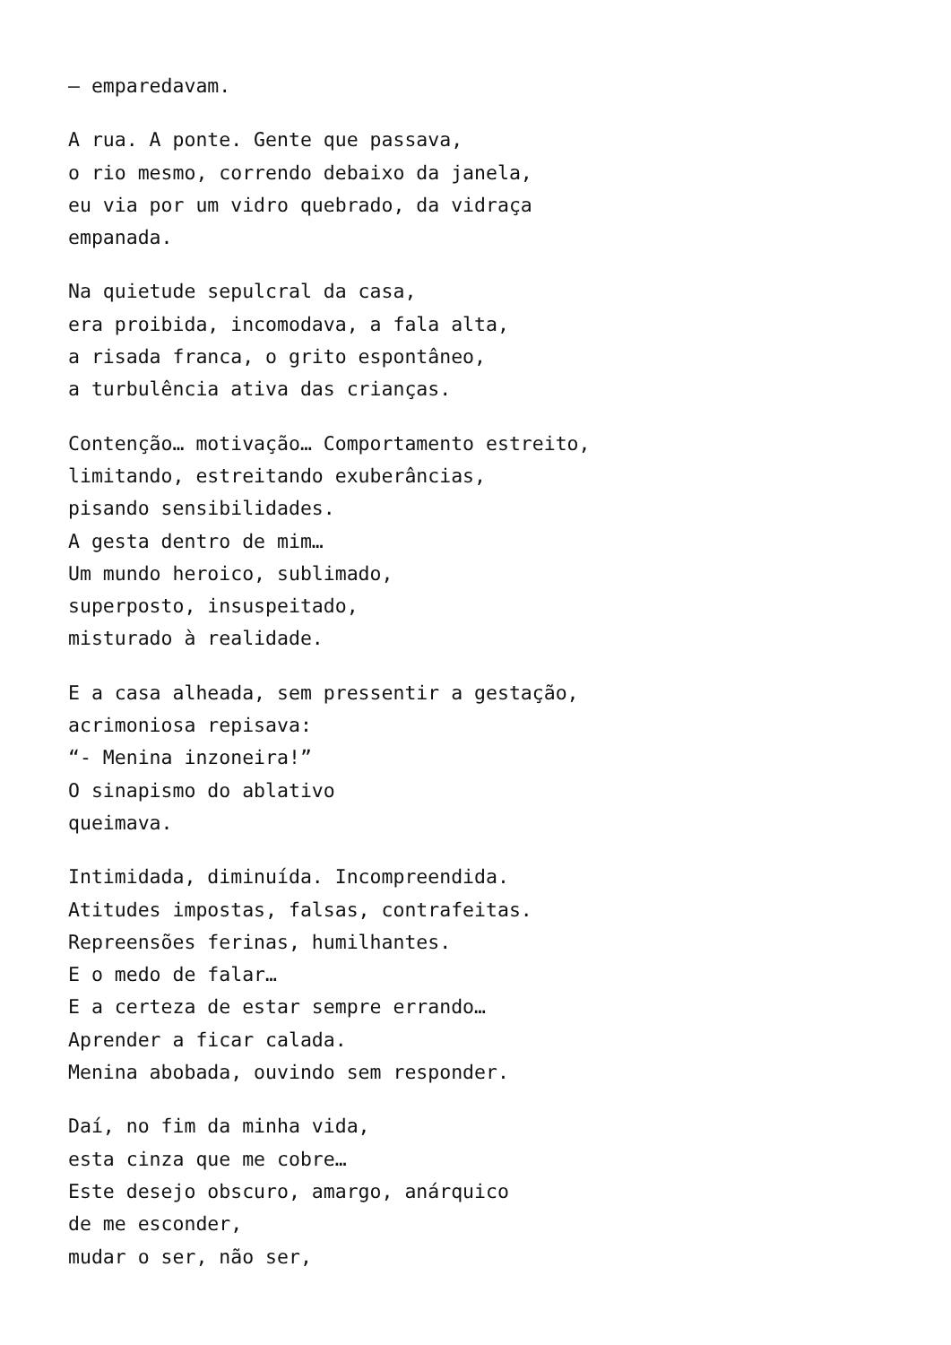– emparedavam.
A rua. A ponte. Gente que passava,
o rio mesmo, correndo debaixo da janela,
eu via por um vidro quebrado, da vidraça
empanada.
Na quietude sepulcral da casa,
era proibida, incomodava, a fala alta,
a risada franca, o grito espontâneo,
a turbulência ativa das crianças.
Contenção… motivação… Comportamento estreito,
limitando, estreitando exuberâncias,
pisando sensibilidades.
A gesta dentro de mim…
Um mundo heroico, sublimado,
superposto, insuspeitado,
misturado à realidade.
E a casa alheada, sem pressentir a gestação,
acrimoniosa repisava:
“- Menina inzoneira!”
O sinapismo do ablativo
queimava.
Intimidada, diminuída. Incompreendida.
Atitudes impostas, falsas, contrafeitas.
Repreensões ferinas, humilhantes.
E o medo de falar…
E a certeza de estar sempre errando…
Aprender a ficar calada.
Menina abobada, ouvindo sem responder.
Daí, no fim da minha vida,
esta cinza que me cobre…
Este desejo obscuro, amargo, anárquico
de me esconder,
mudar o ser, não ser,